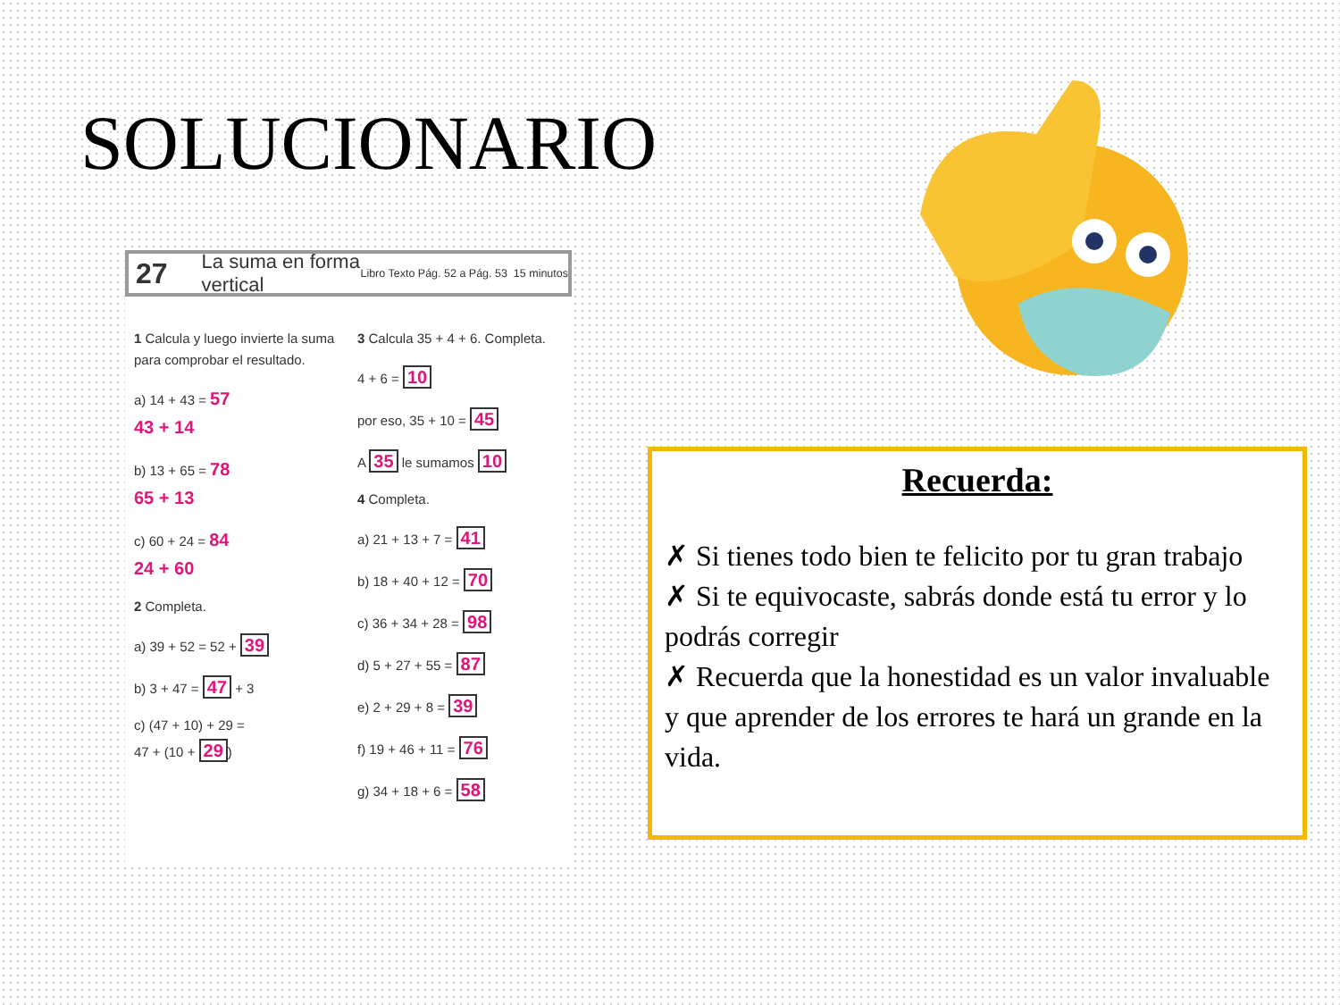SOLUCIONARIO
27 La suma en forma vertical Libro Texto Pág. 52 a Pág. 53 15 minutos
1 Calcula y luego invierte la suma para comprobar el resultado.
a) 14 + 43 = 57
43 + 14
b) 13 + 65 = 78
65 + 13
c) 60 + 24 = 84
24 + 60
2 Completa.
a) 39 + 52 = 52 + 39
b) 3 + 47 = 47 + 3
c) (47 + 10) + 29 =
47 + (10 + 29)
3 Calcula 35 + 4 + 6. Completa.
4 + 6 = 10
por eso, 35 + 10 = 45
A 35 le sumamos 10
4 Completa.
a) 21 + 13 + 7 = 41
b) 18 + 40 + 12 = 70
c) 36 + 34 + 28 = 98
d) 5 + 27 + 55 = 87
e) 2 + 29 + 8 = 39
f) 19 + 46 + 11 = 76
g) 34 + 18 + 6 = 58
Recuerda:
✗ Si tienes todo bien te felicito por tu gran trabajo
✗ Si te equivocaste, sabrás donde está tu error y lo podrás corregir
✗ Recuerda que la honestidad es un valor invaluable y que aprender de los errores te hará un grande en la vida.